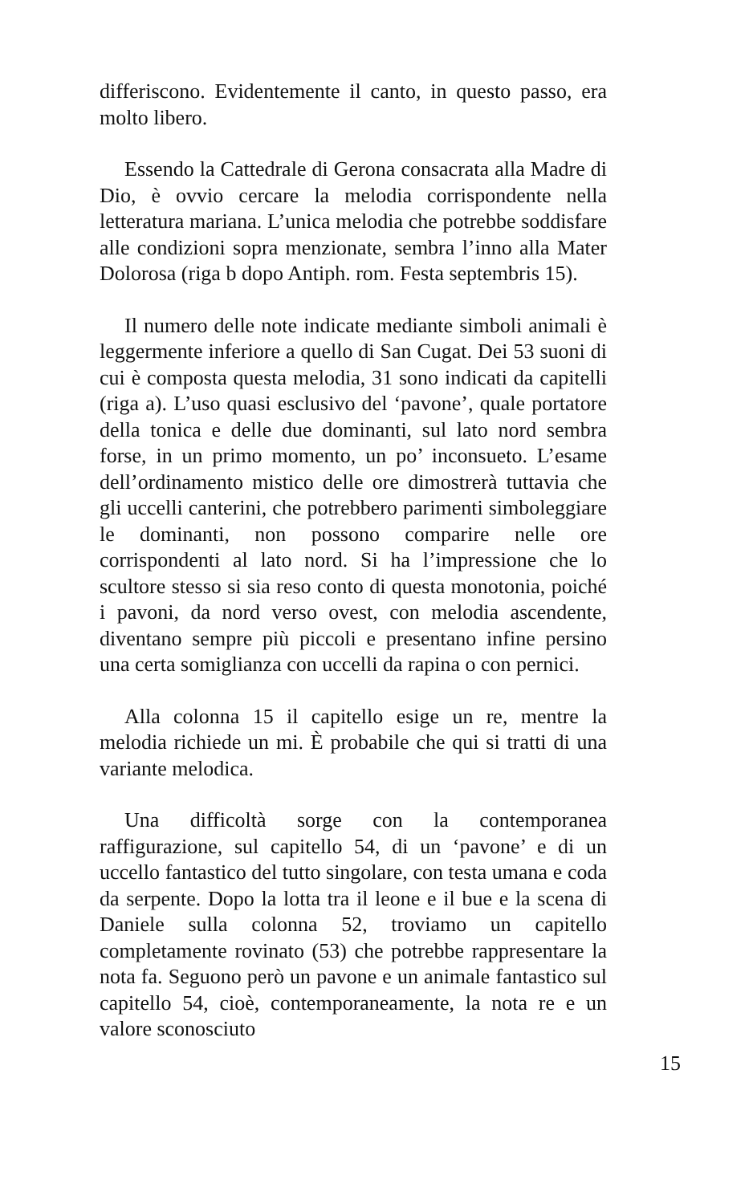differiscono. Evidentemente il canto, in questo passo, era molto libero.
Essendo la Cattedrale di Gerona consacrata alla Madre di Dio, è ovvio cercare la melodia corrispondente nella letteratura mariana. L’unica melodia che potrebbe soddisfare alle condizioni sopra menzionate, sembra l’inno alla Mater Dolorosa (riga b dopo Antiph. rom. Festa septembris 15).
Il numero delle note indicate mediante simboli animali è leggermente inferiore a quello di San Cugat. Dei 53 suoni di cui è composta questa melodia, 31 sono indicati da capitelli (riga a). L’uso quasi esclusivo del ‘pavone’, quale portatore della tonica e delle due dominanti, sul lato nord sembra forse, in un primo momento, un po’ inconsueto. L’esame dell’ordinamento mistico delle ore dimostrerà tuttavia che gli uccelli canterini, che potrebbero parimenti simboleggiare le dominanti, non possono comparire nelle ore corrispondenti al lato nord. Si ha l’impressione che lo scultore stesso si sia reso conto di questa monotonia, poiché i pavoni, da nord verso ovest, con melodia ascendente, diventano sempre più piccoli e presentano infine persino una certa somiglianza con uccelli da rapina o con pernici.
Alla colonna 15 il capitello esige un re, mentre la melodia richiede un mi. È probabile che qui si tratti di una variante melodica.
Una difficoltà sorge con la contemporanea raffigurazione, sul capitello 54, di un ‘pavone’ e di un uccello fantastico del tutto singolare, con testa umana e coda da serpente. Dopo la lotta tra il leone e il bue e la scena di Daniele sulla colonna 52, troviamo un capitello completamente rovinato (53) che potrebbe rappresentare la nota fa. Seguono però un pavone e un animale fantastico sul capitello 54, cioè, contemporaneamente, la nota re e un valore sconosciuto
15